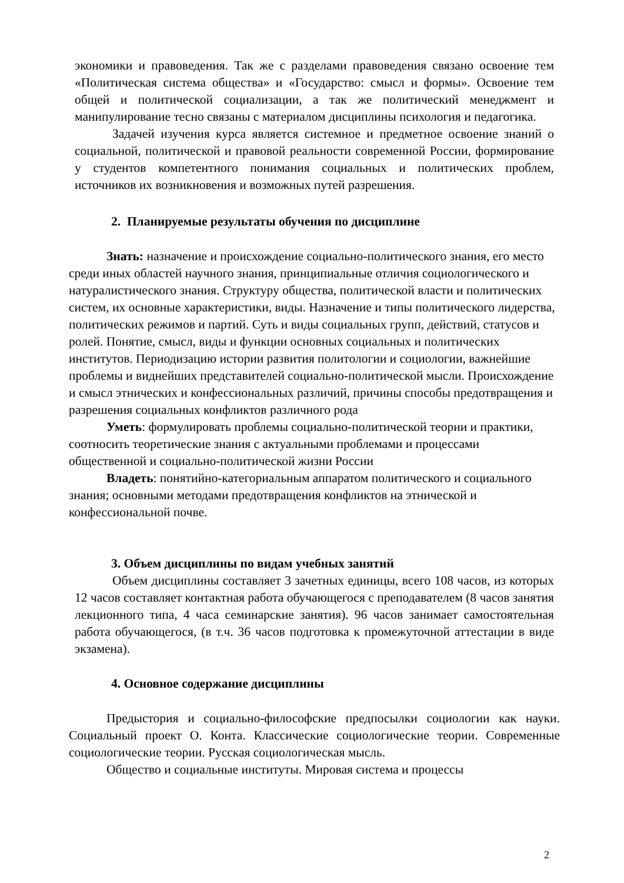экономики и правоведения. Так же с разделами правоведения связано освоение тем «Политическая система общества» и «Государство: смысл и формы». Освоение тем общей и политической социализации, а так же политический менеджмент и манипулирование тесно связаны с материалом дисциплины психология и педагогика.
Задачей изучения курса является системное и предметное освоение знаний о социальной, политической и правовой реальности современной России, формирование у студентов компетентного понимания социальных и политических проблем, источников их возникновения и возможных путей разрешения.
2. Планируемые результаты обучения по дисциплине
Знать: назначение и происхождение социально-политического знания, его место среди иных областей научного знания, принципиальные отличия социологического и натуралистического знания. Структуру общества, политической власти и политических систем, их основные характеристики, виды. Назначение и типы политического лидерства, политических режимов и партий. Суть и виды социальных групп, действий, статусов и ролей. Понятие, смысл, виды и функции основных социальных и политических институтов. Периодизацию истории развития политологии и социологии, важнейшие проблемы и виднейших представителей социально-политической мысли. Происхождение и смысл этнических и конфессиональных различий, причины способы предотвращения и разрешения социальных конфликтов различного рода
Уметь: формулировать проблемы социально-политической теории и практики, соотносить теоретические знания с актуальными проблемами и процессами общественной и социально-политической жизни России
Владеть: понятийно-категориальным аппаратом политического и социального знания; основными методами предотвращения конфликтов на этнической и конфессиональной почве.
3. Объем дисциплины по видам учебных занятий
Объем дисциплины составляет 3 зачетных единицы, всего 108 часов, из которых 12 часов составляет контактная работа обучающегося с преподавателем (8 часов занятия лекционного типа, 4 часа семинарские занятия). 96 часов занимает самостоятельная работа обучающегося, (в т.ч. 36 часов подготовка к промежуточной аттестации в виде экзамена).
4. Основное содержание дисциплины
Предыстория и социально-философские предпосылки социологии как науки. Социальный проект О. Конта. Классические социологические теории. Современные социологические теории. Русская социологическая мысль.
Общество и социальные институты. Мировая система и процессы
2